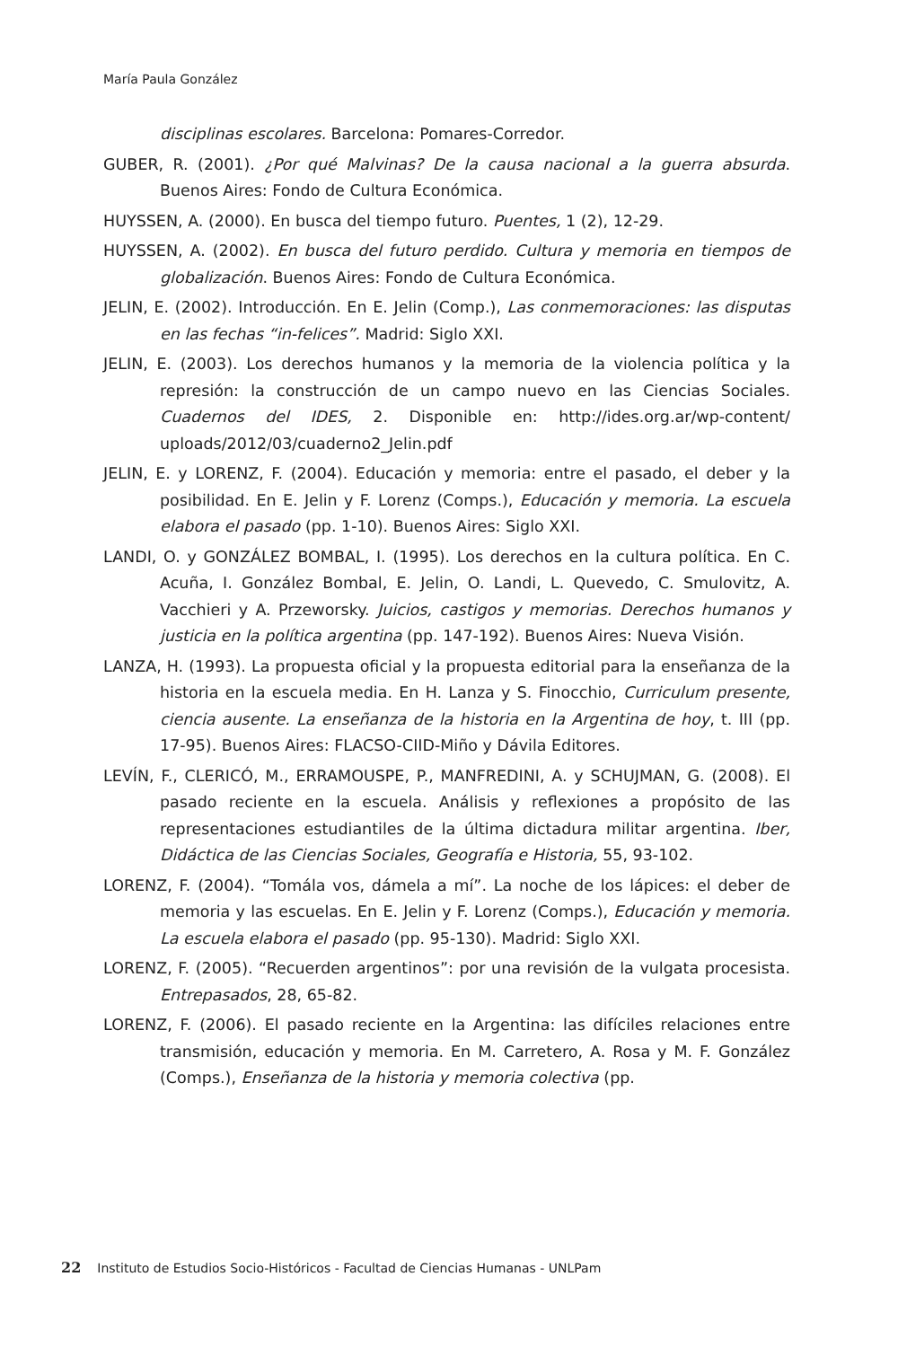María Paula González
disciplinas escolares. Barcelona: Pomares-Corredor.
GUBER, R. (2001). ¿Por qué Malvinas? De la causa nacional a la guerra absurda. Buenos Aires: Fondo de Cultura Económica.
HUYSSEN, A. (2000). En busca del tiempo futuro. Puentes, 1 (2), 12-29.
HUYSSEN, A. (2002). En busca del futuro perdido. Cultura y memoria en tiempos de globalización. Buenos Aires: Fondo de Cultura Económica.
JELIN, E. (2002). Introducción. En E. Jelin (Comp.), Las conmemoraciones: las disputas en las fechas “in-felices”. Madrid: Siglo XXI.
JELIN, E. (2003). Los derechos humanos y la memoria de la violencia política y la represión: la construcción de un campo nuevo en las Ciencias Sociales. Cuadernos del IDES, 2. Disponible en: http://ides.org.ar/wp-content/ uploads/2012/03/cuaderno2_Jelin.pdf
JELIN, E. y LORENZ, F. (2004). Educación y memoria: entre el pasado, el deber y la posibilidad. En E. Jelin y F. Lorenz (Comps.), Educación y memoria. La escuela elabora el pasado (pp. 1-10). Buenos Aires: Siglo XXI.
LANDI, O. y GONZÁLEZ BOMBAL, I. (1995). Los derechos en la cultura política. En C. Acuña, I. González Bombal, E. Jelin, O. Landi, L. Quevedo, C. Smulovitz, A. Vacchieri y A. Przeworsky. Juicios, castigos y memorias. Derechos humanos y justicia en la política argentina (pp. 147-192). Buenos Aires: Nueva Visión.
LANZA, H. (1993). La propuesta oficial y la propuesta editorial para la enseñanza de la historia en la escuela media. En H. Lanza y S. Finocchio, Curriculum presente, ciencia ausente. La enseñanza de la historia en la Argentina de hoy, t. III (pp. 17-95). Buenos Aires: FLACSO-CIID-Miño y Dávila Editores.
LEVÍN, F., CLERICÓ, M., ERRAMOUSPE, P., MANFREDINI, A. y SCHUJMAN, G. (2008). El pasado reciente en la escuela. Análisis y reflexiones a propósito de las representaciones estudiantiles de la última dictadura militar argentina. Iber, Didáctica de las Ciencias Sociales, Geografía e Historia, 55, 93-102.
LORENZ, F. (2004). “Tomála vos, dámela a mí”. La noche de los lápices: el deber de memoria y las escuelas. En E. Jelin y F. Lorenz (Comps.), Educación y memoria. La escuela elabora el pasado (pp. 95-130). Madrid: Siglo XXI.
LORENZ, F. (2005). “Recuerden argentinos”: por una revisión de la vulgata procesista. Entrepasados, 28, 65-82.
LORENZ, F. (2006). El pasado reciente en la Argentina: las difíciles relaciones entre transmisión, educación y memoria. En M. Carretero, A. Rosa y M. F. González (Comps.), Enseñanza de la historia y memoria colectiva (pp.
22 Instituto de Estudios Socio-Históricos - Facultad de Ciencias Humanas - UNLPam